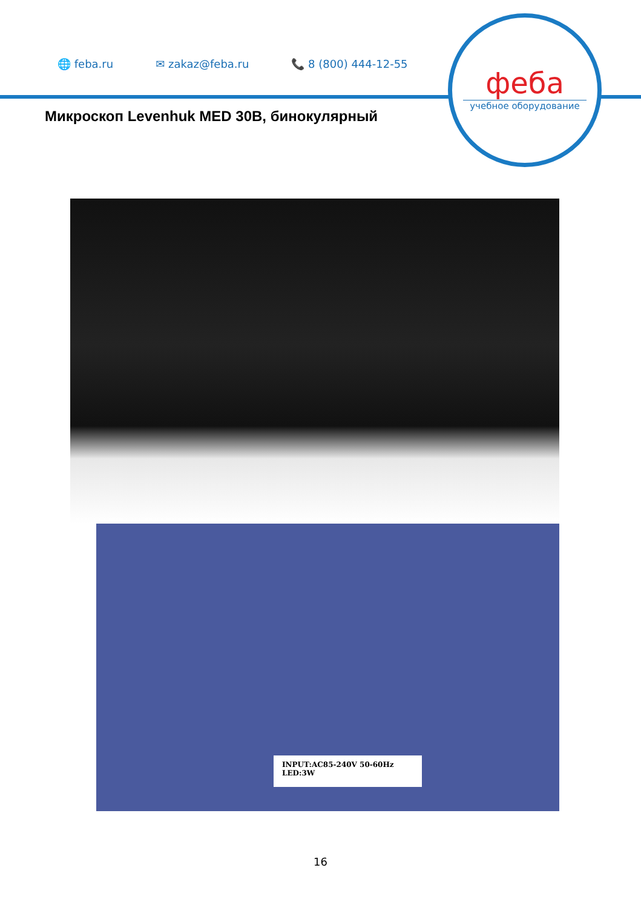🌐 feba.ru ✉ zakaz@feba.ru 📞 8 (800) 444-12-55
феба
учебное оборудование
Микроскоп Levenhuk MED 30B, бинокулярный
INPUT:AC85-240V 50-60Hz
LED:3W
16